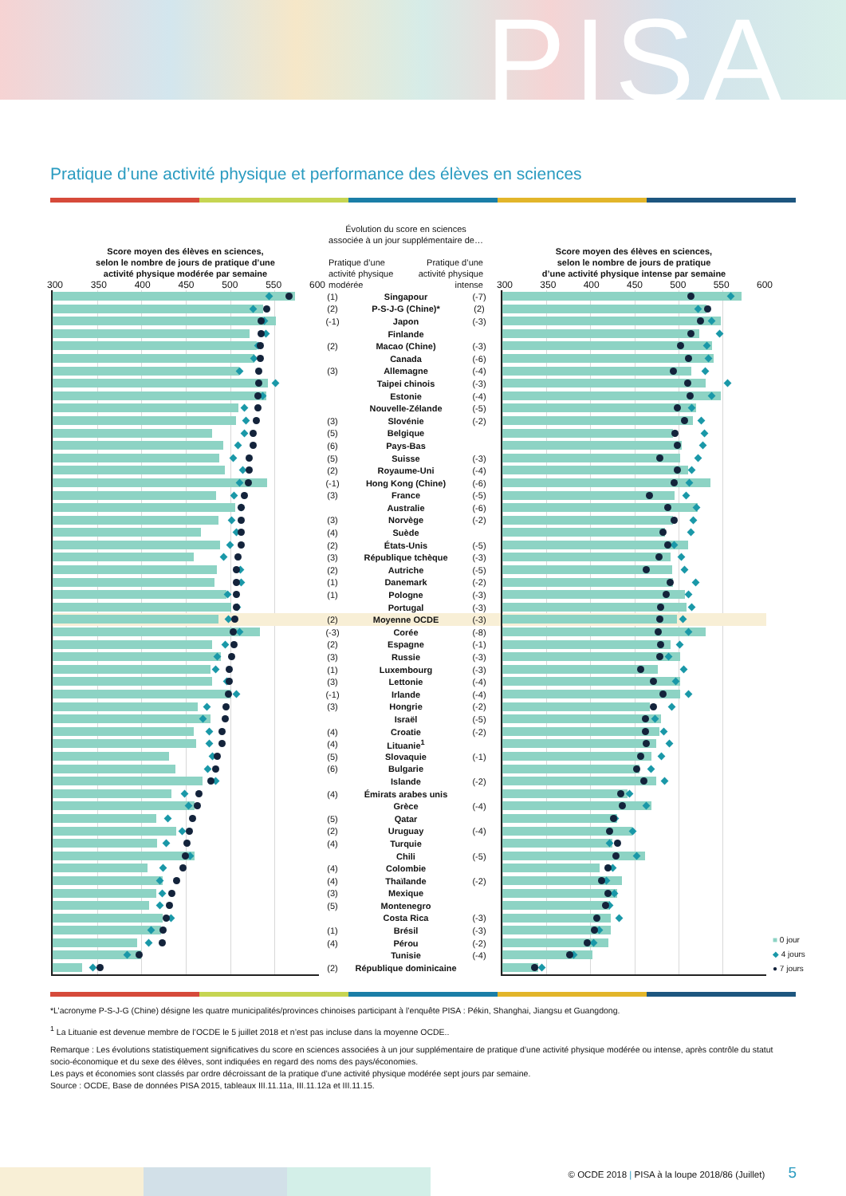PISA
Pratique d’une activité physique et performance des élèves en sciences
| Score moyen des élèves en sciences, selon le nombre de jours de pratique d’une activité physique modérée par semaine 300 350 400 450 500 550 600 | Évolution du score en sciences associée à un jour supplémentaire de… Pratique d’une activité physique modérée Pratique d’une activité physique intense | | | | Score moyen des élèves en sciences, selon le nombre de jours de pratique d’une activité physique intense par semaine 300 350 400 450 500 550 600 |
| --- | --- | --- | --- | --- | --- |
| | (1) | Singapour | (-7) | | |
| | (2) | P-S-J-G (Chine)* | (2) | | |
| | (-1) | Japon | (-3) | | |
| | | Finlande | | | |
| | (2) | Macao (Chine) | (-3) | | |
| | | Canada | (-6) | | |
| | (3) | Allemagne | (-4) | | |
| | | Taipei chinois | (-3) | | |
| | | Estonie | (-4) | | |
| | | Nouvelle-Zélande | (-5) | | |
| | (3) | Slovénie | (-2) | | |
| | (5) | Belgique | | | |
| | (6) | Pays-Bas | | | |
| | (5) | Suisse | (-3) | | |
| | (2) | Royaume-Uni | (-4) | | |
| | (-1) | Hong Kong (Chine) | (-6) | | |
| | (3) | France | (-5) | | |
| | | Australie | (-6) | | |
| | (3) | Norvège | (-2) | | |
| | (4) | Suède | | | |
| | (2) | États-Unis | (-5) | | |
| | (3) | République tchèque | (-3) | | |
| | (2) | Autriche | (-5) | | |
| | (1) | Danemark | (-2) | | |
| | (1) | Pologne | (-3) | | |
| | | Portugal | (-3) | | |
| | (2) | Moyenne OCDE | (-3) | | |
| | (-3) | Corée | (-8) | | |
| | (2) | Espagne | (-1) | | |
| | (3) | Russie | (-3) | | |
| | (1) | Luxembourg | (-3) | | |
| | (3) | Lettonie | (-4) | | |
| | (-1) | Irlande | (-4) | | |
| | (3) | Hongrie | (-2) | | |
| | | Israël | (-5) | | |
| | (4) | Croatie | (-2) | | |
| | (4) | Lituanie<sup>1</sup> | | | |
| | (5) | Slovaquie | (-1) | | |
| | (6) | Bulgarie | | | |
| | | Islande | (-2) | | |
| | (4) | Émirats arabes unis | | | |
| | | Grèce | (-4) | | |
| | (5) | Qatar | | | |
| | (2) | Uruguay | (-4) | | |
| | (4) | Turquie | | | |
| | | Chili | (-5) | | |
| | (4) | Colombie | | | |
| | (4) | Thaïlande | (-2) | | |
| | (3) | Mexique | | | |
| | (5) | Montenegro | | | |
| | | Costa Rica | (-3) | | |
| | (1) | Brésil | (-3) | | |
| | (4) | Pérou | (-2) | | |
| | | Tunisie | (-4) | | |
| | (2) | République dominicaine | | | |
■ 0 jour
◆ 4 jours
● 7 jours
*L’acronyme P-S-J-G (Chine) désigne les quatre municipalités/provinces chinoises participant à l’enquête PISA : Pékin, Shanghai, Jiangsu et Guangdong.
<sup>1</sup> La Lituanie est devenue membre de l’OCDE le 5 juillet 2018 et n’est pas incluse dans la moyenne OCDE..
Remarque : Les évolutions statistiquement significatives du score en sciences associées à un jour supplémentaire de pratique d’une activité physique modérée ou intense, après contrôle du statut socio-économique et du sexe des élèves, sont indiquées en regard des noms des pays/économies.
Les pays et économies sont classés par ordre décroissant de la pratique d’une activité physique modérée sept jours par semaine.
Source : OCDE, Base de données PISA 2015, tableaux III.11.11a, III.11.12a et III.11.15.
© OCDE 2018 | PISA à la loupe 2018/86 (Juillet) 5